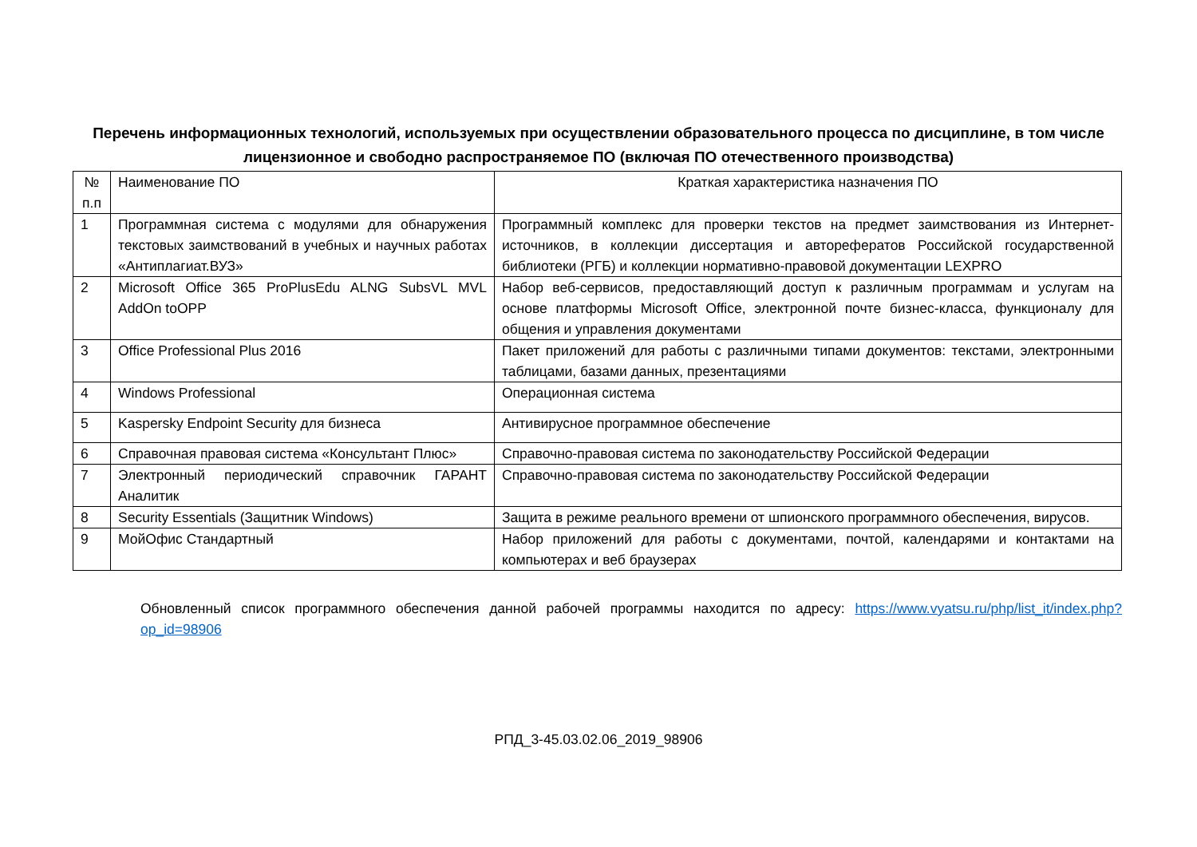Перечень информационных технологий, используемых при осуществлении образовательного процесса по дисциплине, в том числе лицензионное и свободно распространяемое ПО (включая ПО отечественного производства)
| № п.п | Наименование ПО | Краткая характеристика назначения ПО |
| 1 | Программная система с модулями для обнаружения текстовых заимствований в учебных и научных работах «Антиплагиат.ВУЗ» | Программный комплекс для проверки текстов на предмет заимствования из Интернет-источников, в коллекции диссертация и авторефератов Российской государственной библиотеки (РГБ) и коллекции нормативно-правовой документации LEXPRO |
| 2 | Microsoft Office 365 ProPlusEdu ALNG SubsVL MVL AddOn toOPP | Набор веб-сервисов, предоставляющий доступ к различным программам и услугам на основе платформы Microsoft Office, электронной почте бизнес-класса, функционалу для общения и управления документами |
| 3 | Office Professional Plus 2016 | Пакет приложений для работы с различными типами документов: текстами, электронными таблицами, базами данных, презентациями |
| 4 | Windows Professional | Операционная система |
| 5 | Kaspersky Endpoint Security для бизнеса | Антивирусное программное обеспечение |
| 6 | Справочная правовая система «Консультант Плюс» | Справочно-правовая система по законодательству Российской Федерации |
| 7 | Электронный периодический справочник ГАРАНТ Аналитик | Справочно-правовая система по законодательству Российской Федерации |
| 8 | Security Essentials (Защитник Windows) | Защита в режиме реального времени от шпионского программного обеспечения, вирусов. |
| 9 | МойОфис Стандартный | Набор приложений для работы с документами, почтой, календарями и контактами на компьютерах и веб браузерах |
Обновленный список программного обеспечения данной рабочей программы находится по адресу: https://www.vyatsu.ru/php/list_it/index.php?op_id=98906
РПД_3-45.03.02.06_2019_98906